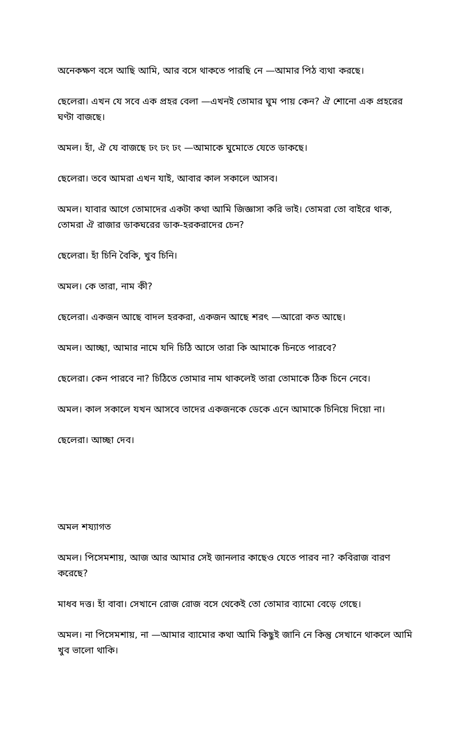অনেকক্ষণ বসে আছি আমি, আর বসে থাকতে পারছি নে —আমার পিঠ ব্যথা করছে।
ছেলেরা। এখন যে সবে এক প্রহর বেলা —এখনই তোমার ঘুম পায় কেন? ঐ শোনো এক প্রহরের ঘণ্টা বাজছে।
অমল। হাঁ, ঐ যে বাজছে ঢং ঢং ঢং —আমাকে ঘুমোতে যেতে ডাকছে।
ছেলেরা। তবে আমরা এখন যাই, আবার কাল সকালে আসব।
অমল। যাবার আগে তোমাদের একটা কথা আমি জিজ্ঞাসা করি ভাই। তোমরা তো বাইরে থাক, তোমরা ঐ রাজার ডাকঘরের ডাক-হরকরাদের চেন?
ছেলেরা। হাঁ চিনি বৈকি, খুব চিনি।
অমল। কে তারা, নাম কী?
ছেলেরা। একজন আছে বাদল হরকরা, একজন আছে শরৎ —আরো কত আছে।
অমল। আচ্ছা, আমার নামে যদি চিঠি আসে তারা কি আমাকে চিনতে পারবে?
ছেলেরা। কেন পারবে না? চিঠিতে তোমার নাম থাকলেই তারা তোমাকে ঠিক চিনে নেবে।
অমল। কাল সকালে যখন আসবে তাদের একজনকে ডেকে এনে আমাকে চিনিয়ে দিয়ো না।
ছেলেরা। আচ্ছা দেব।
অমল শয্যাগত
অমল। পিসেমশায়, আজ আর আমার সেই জানলার কাছেও যেতে পারব না? কবিরাজ বারণ করেছে?
মাধব দত্ত। হাঁ বাবা। সেখানে রোজ রোজ বসে থেকেই তো তোমার ব্যামো বেড়ে গেছে।
অমল। না পিসেমশায়, না —আমার ব্যামোর কথা আমি কিছুই জানি নে কিন্তু সেখানে থাকলে আমি খুব ভালো থাকি।